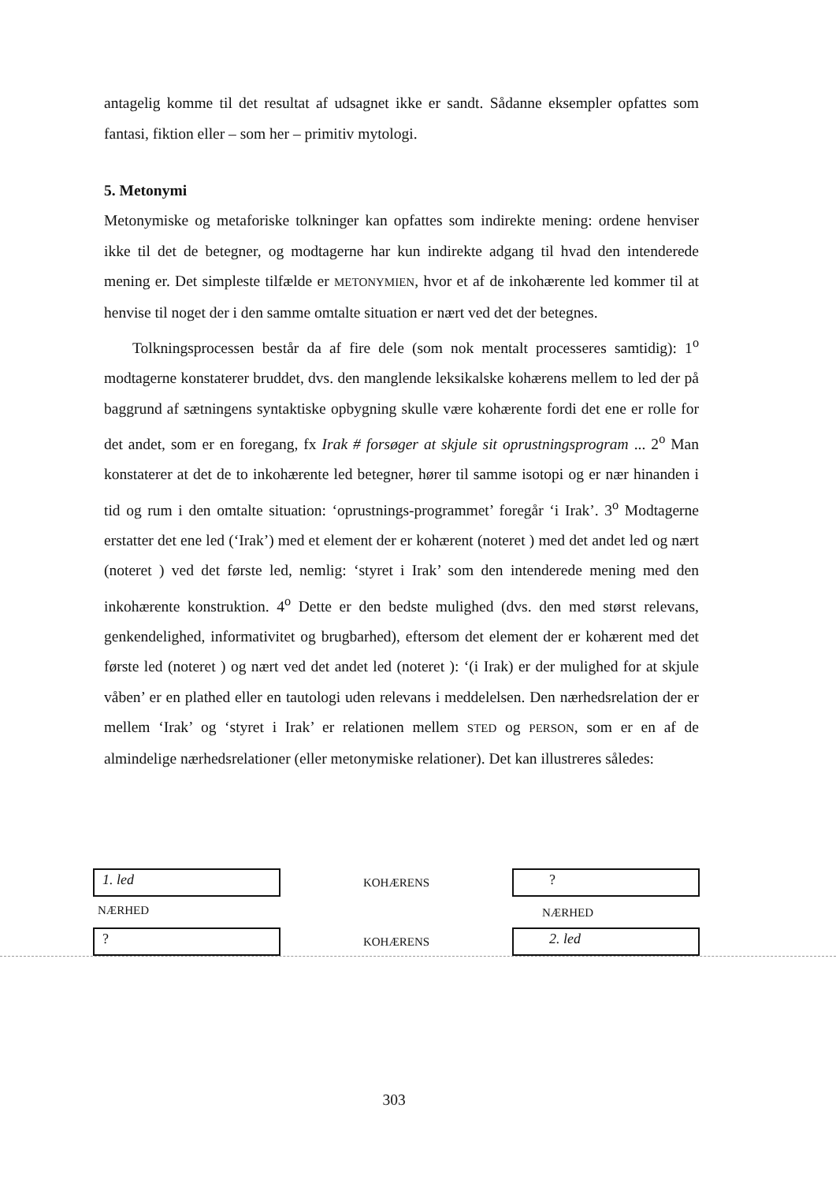antagelig komme til det resultat af udsagnet ikke er sandt. Sådanne eksempler opfattes som fantasi, fiktion eller – som her – primitiv mytologi.
5. Metonymi
Metonymiske og metaforiske tolkninger kan opfattes som indirekte mening: ordene henviser ikke til det de betegner, og modtagerne har kun indirekte adgang til hvad den intenderede mening er. Det simpleste tilfælde er METONYMIEN, hvor et af de inkohærente led kommer til at henvise til noget der i den samme omtalte situation er nært ved det der betegnes.
Tolkningsprocessen består da af fire dele (som nok mentalt processeres samtidig): 1<sup>o</sup> modtagerne konstaterer bruddet, dvs. den manglende leksikalske kohærens mellem to led der på baggrund af sætningens syntaktiske opbygning skulle være kohærente fordi det ene er rolle for det andet, som er en foregang, fx Irak # forsøger at skjule sit oprustningsprogram ... 2<sup>o</sup> Man konstaterer at det de to inkohærente led betegner, hører til samme isotopi og er nær hinanden i tid og rum i den omtalte situation: ‘oprustnings-programmet’ foregår ‘i Irak’. 3<sup>o</sup> Modtagerne erstatter det ene led (‘Irak’) med et element der er kohærent (noteret ) med det andet led og nært (noteret ) ved det første led, nemlig: ‘styret i Irak’ som den intenderede mening med den inkohærente konstruktion. 4<sup>o</sup> Dette er den bedste mulighed (dvs. den med størst relevans, genkendelighed, informativitet og brugbarhed), eftersom det element der er kohærent med det første led (noteret ) og nært ved det andet led (noteret ): ‘(i Irak) er der mulighed for at skjule våben’ er en plathed eller en tautologi uden relevans i meddelelsen. Den nærhedsrelation der er mellem ‘Irak’ og ‘styret i Irak’ er relationen mellem STED og PERSON, som er en af de almindelige nærhedsrelationer (eller metonymiske relationer). Det kan illustreres således:
1. led
KOHÆRENS
?
NÆRHED
NÆRHED
?
KOHÆRENS
2. led
303